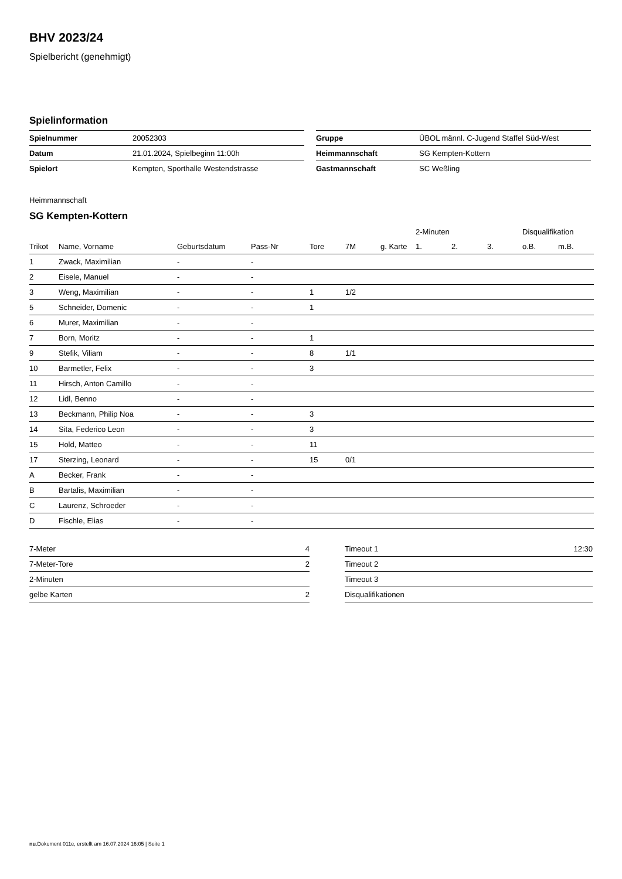BHV 2023/24
Spielbericht (genehmigt)
Spielinformation
| Spielnummer | 20052303 |
| Datum | 21.01.2024, Spielbeginn 11:00h |
| Spielort | Kempten, Sporthalle Westendstrasse |
| Gruppe | ÜBOL männl. C-Jugend Staffel Süd-West |
| Heimmannschaft | SG Kempten-Kottern |
| Gastmannschaft | SC Weßling |
Heimmannschaft
SG Kempten-Kottern
| | | | | | | | 2-Minuten | | | Disqualifikation | |
| --- | --- | --- | --- | --- | --- | --- | --- | --- | --- | --- | --- |
| Trikot | Name, Vorname | Geburtsdatum | Pass-Nr | Tore | 7M | g. Karte | 1. | 2. | 3. | o.B. | m.B. |
| 1 | Zwack, Maximilian | - | - | | | | | | | | |
| 2 | Eisele, Manuel | - | - | | | | | | | | |
| 3 | Weng, Maximilian | - | - | 1 | 1/2 | | | | | | |
| 5 | Schneider, Domenic | - | - | 1 | | | | | | | |
| 6 | Murer, Maximilian | - | - | | | | | | | | |
| 7 | Born, Moritz | - | - | 1 | | | | | | | |
| 9 | Stefik, Viliam | - | - | 8 | 1/1 | | | | | | |
| 10 | Barmetler, Felix | - | - | 3 | | | | | | | |
| 11 | Hirsch, Anton Camillo | - | - | | | | | | | | |
| 12 | Lidl, Benno | - | - | | | | | | | | |
| 13 | Beckmann, Philip Noa | - | - | 3 | | | | | | | |
| 14 | Sita, Federico Leon | - | - | 3 | | | | | | | |
| 15 | Hold, Matteo | - | - | 11 | | | | | | | |
| 17 | Sterzing, Leonard | - | - | 15 | 0/1 | | | | | | |
| A | Becker, Frank | - | - | | | | | | | | |
| B | Bartalis, Maximilian | - | - | | | | | | | | |
| C | Laurenz, Schroeder | - | - | | | | | | | | |
| D | Fischle, Elias | - | - | | | | | | | | |
| 7-Meter | 4 |
| 7-Meter-Tore | 2 |
| 2-Minuten | |
| gelbe Karten | 2 |
| Timeout 1 | 12:30 |
| Timeout 2 | |
| Timeout 3 | |
| Disqualifikationen | |
nu.Dokument 011e, erstellt am 16.07.2024 16:05 | Seite 1